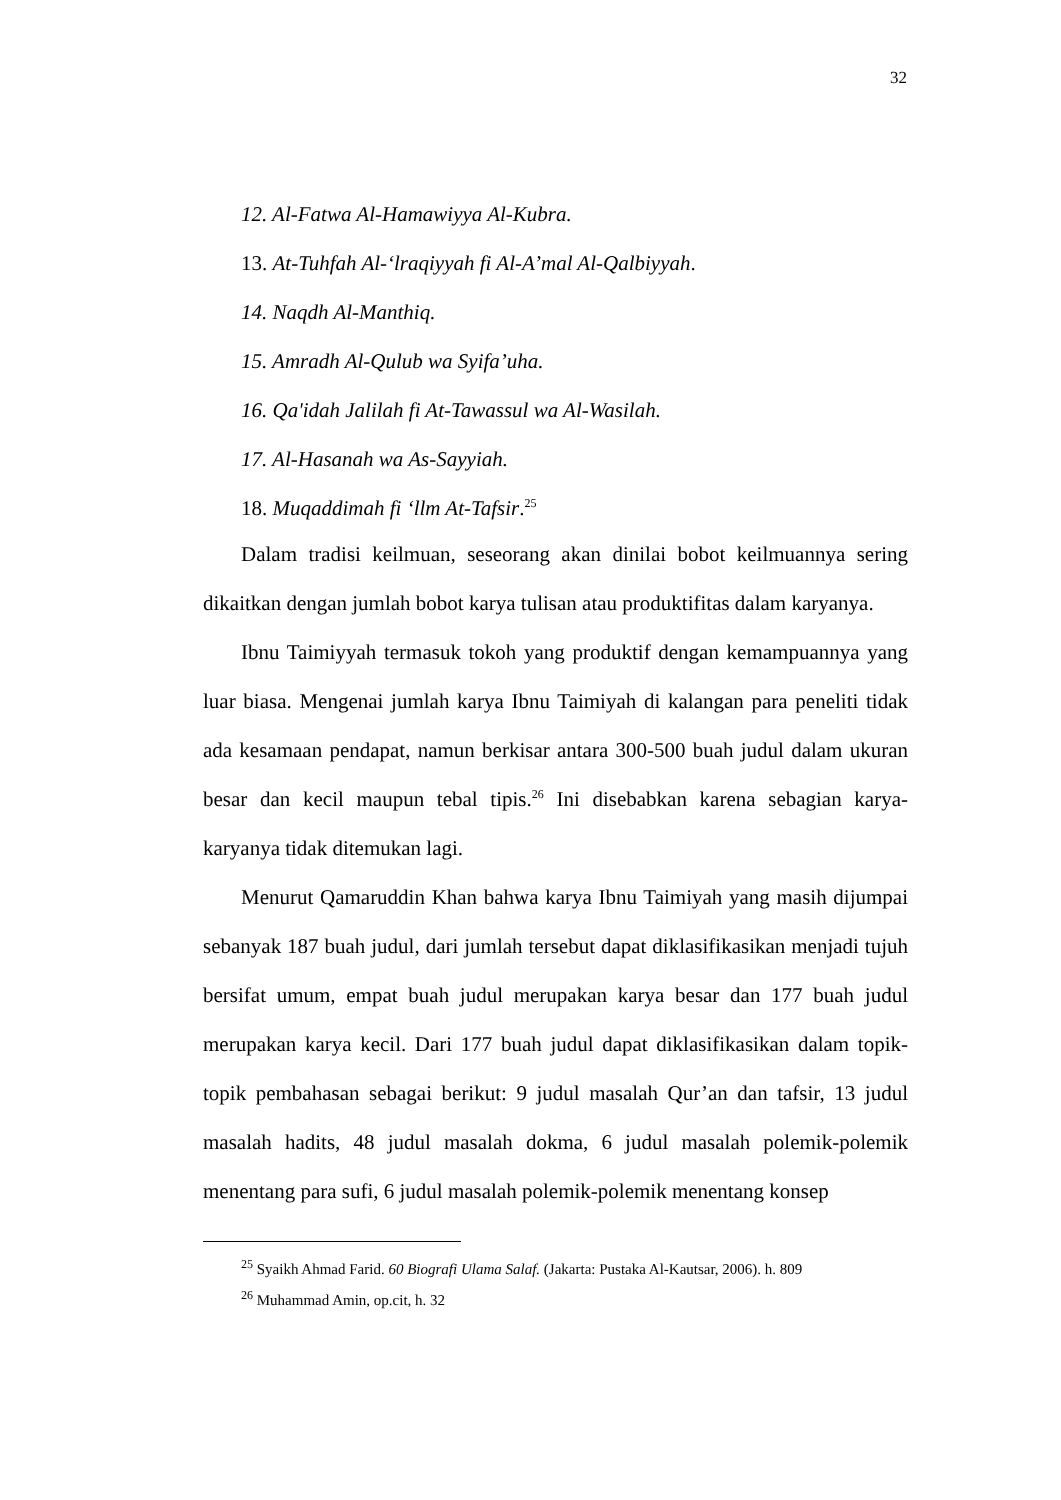32
12. Al-Fatwa Al-Hamawiyya Al-Kubra.
13. At-Tuhfah Al-‘lraqiyyah fi Al-A’mal Al-Qalbiyyah.
14. Naqdh Al-Manthiq.
15. Amradh Al-Qulub wa Syifa’uha.
16. Qa'idah Jalilah fi At-Tawassul wa Al-Wasilah.
17. Al-Hasanah wa As-Sayyiah.
18. Muqaddimah fi ‘llm At-Tafsir.<sup>25</sup>
Dalam tradisi keilmuan, seseorang akan dinilai bobot keilmuannya sering dikaitkan dengan jumlah bobot karya tulisan atau produktifitas dalam karyanya.
Ibnu Taimiyyah termasuk tokoh yang produktif dengan kemampuannya yang luar biasa. Mengenai jumlah karya Ibnu Taimiyah di kalangan para peneliti tidak ada kesamaan pendapat, namun berkisar antara 300-500 buah judul dalam ukuran besar dan kecil maupun tebal tipis.<sup>26</sup> Ini disebabkan karena sebagian karya-karyanya tidak ditemukan lagi.
Menurut Qamaruddin Khan bahwa karya Ibnu Taimiyah yang masih dijumpai sebanyak 187 buah judul, dari jumlah tersebut dapat diklasifikasikan menjadi tujuh bersifat umum, empat buah judul merupakan karya besar dan 177 buah judul merupakan karya kecil. Dari 177 buah judul dapat diklasifikasikan dalam topik-topik pembahasan sebagai berikut: 9 judul masalah Qur’an dan tafsir, 13 judul masalah hadits, 48 judul masalah dokma, 6 judul masalah polemik-polemik menentang para sufi, 6 judul masalah polemik-polemik menentang konsep
<sup>25</sup> Syaikh Ahmad Farid. 60 Biografi Ulama Salaf. (Jakarta: Pustaka Al-Kautsar, 2006). h. 809
<sup>26</sup> Muhammad Amin, op.cit, h. 32